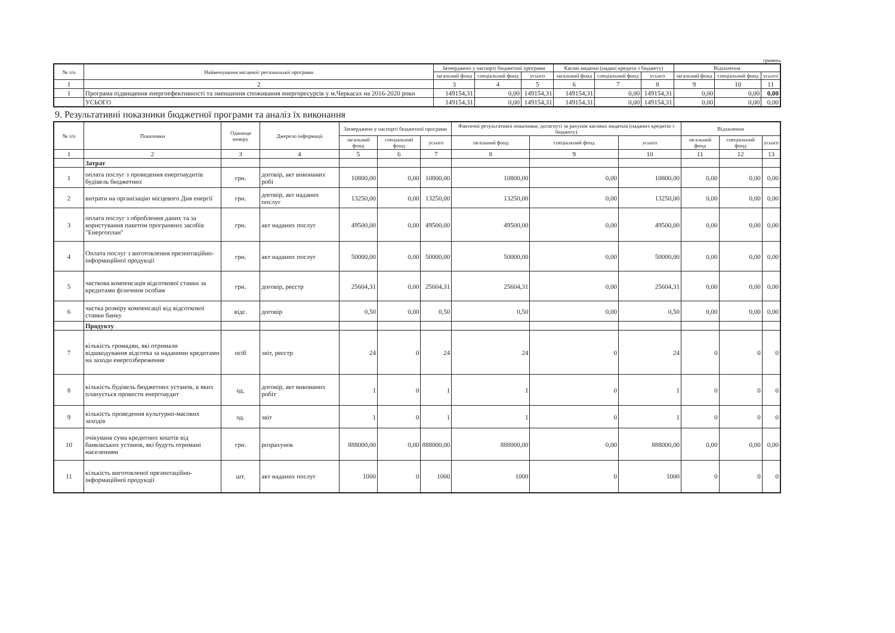гривень
| № з/п | Найменування місцевої/ регіональної програми | Затверджено у паспорті бюджетної програми | | | Касові видатки (надані кредити з бюджету) | | | Відхилення | | |
| --- | --- | --- | --- | --- | --- | --- | --- | --- | --- | --- |
| | | загальний фонд | спеціальний фонд | усього | загальний фонд | спеціальний фонд | усього | загальний фонд | спеціальний фонд | усього |
| 1 | 2 | 3 | 4 | 5 | 6 | 7 | 8 | 9 | 10 | 11 |
| 1 | Програма підвищення енергоефективності та зменшення споживання енергоресурсів у м.Черкасах на 2016-2020 роки | 149154,31 | 0,00 | 149154,31 | 149154,31 | 0,00 | 149154,31 | 0,00 | 0,00 | 0,00 |
| | УСЬОГО | 149154,31 | 0,00 | 149154,31 | 149154,31 | 0,00 | 149154,31 | 0,00 | 0,00 | 0,00 |
9. Результативні показники бюджетної програми та аналіз їх виконання
| № з/п | Показники | Одиниця виміру | Джерело інформації | Затверджено у паспорті бюджетної програми | | | Фактичні результативні показники, досягнуті за рахунок касових видатків (наданих кредитів з бюджету) | | | Відхилення | | |
| --- | --- | --- | --- | --- | --- | --- | --- | --- | --- | --- | --- | --- |
| | | | | загальний фонд | спеціальний фонд | усього | загальний фонд | спеціальний фонд | усього | загальний фонд | спеціальний фонд | усього |
| 1 | 2 | 3 | 4 | 5 | 6 | 7 | 8 | 9 | 10 | 11 | 12 | 13 |
| | Затрат | | | | | | | | | | | |
| 1 | оплата послуг з проведення енергоаудитів будівель бюджетних | грн. | договір, акт виконаних робі | 10800,00 | 0,00 | 10800,00 | 10800,00 | 0,00 | 10800,00 | 0,00 | 0,00 | 0,00 |
| 2 | витрати на організацію місцевого Дня енергії | грн. | договір, акт наданих послуг | 13250,00 | 0,00 | 13250,00 | 13250,00 | 0,00 | 13250,00 | 0,00 | 0,00 | 0,00 |
| 3 | оплата послуг з оброблення даних та за користування пакетом програмних засобів "Енергоплан" | грн. | акт наданих послуг | 49500,00 | 0,00 | 49500,00 | 49500,00 | 0,00 | 49500,00 | 0,00 | 0,00 | 0,00 |
| 4 | Оплата послуг з виготовлення презентаційно-інформаційної продукції | грн. | акт наданих послуг | 50000,00 | 0,00 | 50000,00 | 50000,00 | 0,00 | 50000,00 | 0,00 | 0,00 | 0,00 |
| 5 | часткова компенсація відсоткової ставки за кредитами фізичним особам | грн. | договір, реєстр | 25604,31 | 0,00 | 25604,31 | 25604,31 | 0,00 | 25604,31 | 0,00 | 0,00 | 0,00 |
| 6 | частка розміру компенсації від відсоткової ставки банку | відс. | договір | 0,50 | 0,00 | 0,50 | 0,50 | 0,00 | 0,50 | 0,00 | 0,00 | 0,00 |
| | Продукту | | | | | | | | | | | |
| 7 | кількість громадян, які отримали відшкодування відсотка за наданими кредитами на заходи енергозбереження | осіб | звіт, реєстр | 24 | 0 | 24 | 24 | 0 | 24 | 0 | 0 | 0 |
| 8 | кількість будівель бюджетних установ, в яких планується провести енергоаудит | од. | договір, акт виконаних робіт | 1 | 0 | 1 | 1 | 0 | 1 | 0 | 0 | 0 |
| 9 | кількість проведення культурно-масових заходів | од. | звіт | 1 | 0 | 1 | 1 | 0 | 1 | 0 | 0 | 0 |
| 10 | очікувана сума кредитних коштів від банківських установ, які будуть отримані населенням | грн. | розрахунок | 888000,00 | 0,00 | 888000,00 | 888000,00 | 0,00 | 888000,00 | 0,00 | 0,00 | 0,00 |
| 11 | кількість виготовленої презентаційно-інформаційної продукції | шт. | акт наданих послуг | 1000 | 0 | 1000 | 1000 | 0 | 1000 | 0 | 0 | 0 |